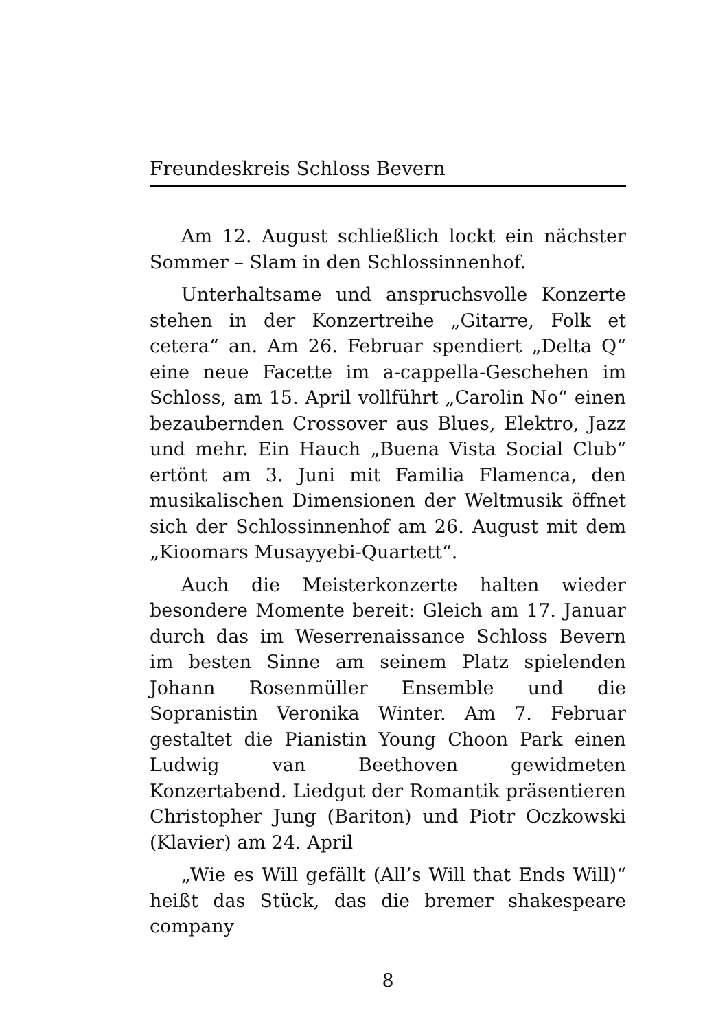Freundeskreis Schloss Bevern
Am 12. August schließlich lockt ein nächster Sommer – Slam in den Schlossinnenhof.
Unterhaltsame und anspruchsvolle Konzerte stehen in der Konzertreihe „Gitarre, Folk et cetera“ an. Am 26. Februar spendiert „Delta Q“ eine neue Facette im a-cappella-Geschehen im Schloss, am 15. April vollführt „Carolin No“ einen bezaubernden Crossover aus Blues, Elektro, Jazz und mehr. Ein Hauch „Buena Vista Social Club“ ertönt am 3. Juni mit Familia Flamenca, den musikalischen Dimensionen der Weltmusik öffnet sich der Schlossinnenhof am 26. August mit dem „Kioomars Musayyebi-Quartett“.
Auch die Meisterkonzerte halten wieder besondere Momente bereit: Gleich am 17. Januar durch das im Weserrenaissance Schloss Bevern im besten Sinne am seinem Platz spielenden Johann Rosenmüller Ensemble und die Sopranistin Veronika Winter. Am 7. Februar gestaltet die Pianistin Young Choon Park einen Ludwig van Beethoven gewidmeten Konzertabend. Liedgut der Romantik präsentieren Christopher Jung (Bariton) und Piotr Oczkowski (Klavier) am 24. April
„Wie es Will gefällt (All’s Will that Ends Will)“ heißt das Stück, das die bremer shakespeare company
8